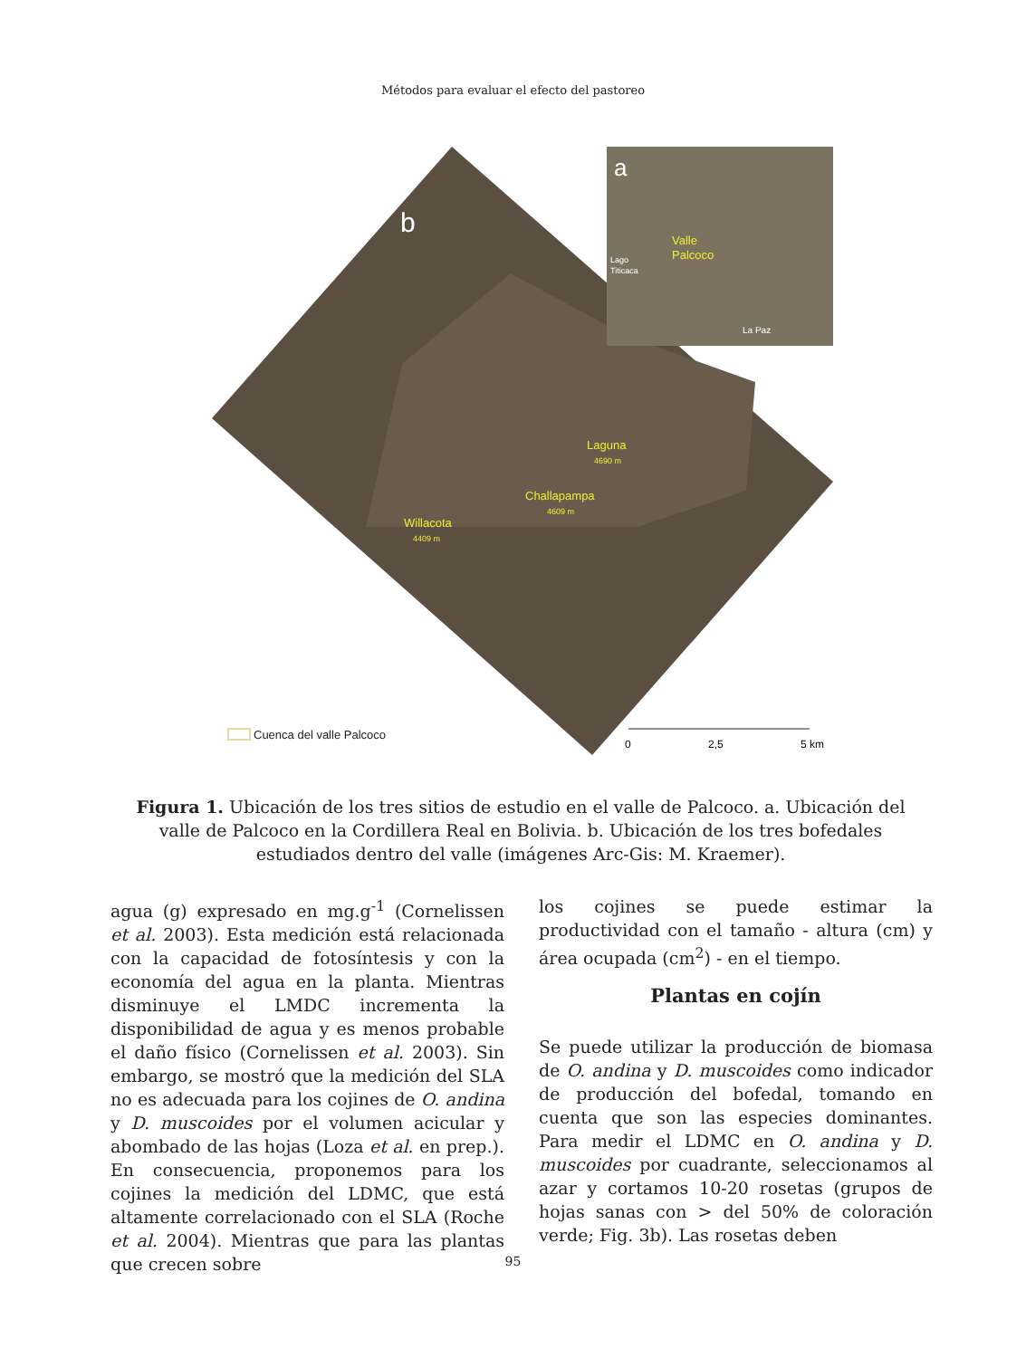Métodos para evaluar el efecto del pastoreo
a
Valle
Palcoco
Lago
Titicaca
La Paz
b
Laguna
4690 m
Challapampa
4609 m
Willacota
4409 m
Cuenca del valle Palcoco
0
2,5
5 km
Figura 1. Ubicación de los tres sitios de estudio en el valle de Palcoco. a. Ubicación del valle de Palcoco en la Cordillera Real en Bolivia. b. Ubicación de los tres bofedales estudiados dentro del valle (imágenes Arc-Gis: M. Kraemer).
agua (g) expresado en mg.g<sup>-1</sup> (Cornelissen et al. 2003). Esta medición está relacionada con la capacidad de fotosíntesis y con la economía del agua en la planta. Mientras disminuye el LMDC incrementa la disponibilidad de agua y es menos probable el daño físico (Cornelissen et al. 2003). Sin embargo, se mostró que la medición del SLA no es adecuada para los cojines de O. andina y D. muscoides por el volumen acicular y abombado de las hojas (Loza et al. en prep.). En consecuencia, proponemos para los cojines la medición del LDMC, que está altamente correlacionado con el SLA (Roche et al. 2004). Mientras que para las plantas que crecen sobre
los cojines se puede estimar la productividad con el tamaño - altura (cm) y área ocupada (cm<sup>2</sup>) - en el tiempo.
Plantas en cojín
Se puede utilizar la producción de biomasa de O. andina y D. muscoides como indicador de producción del bofedal, tomando en cuenta que son las especies dominantes. Para medir el LDMC en O. andina y D. muscoides por cuadrante, seleccionamos al azar y cortamos 10-20 rosetas (grupos de hojas sanas con > del 50% de coloración verde; Fig. 3b). Las rosetas deben
95